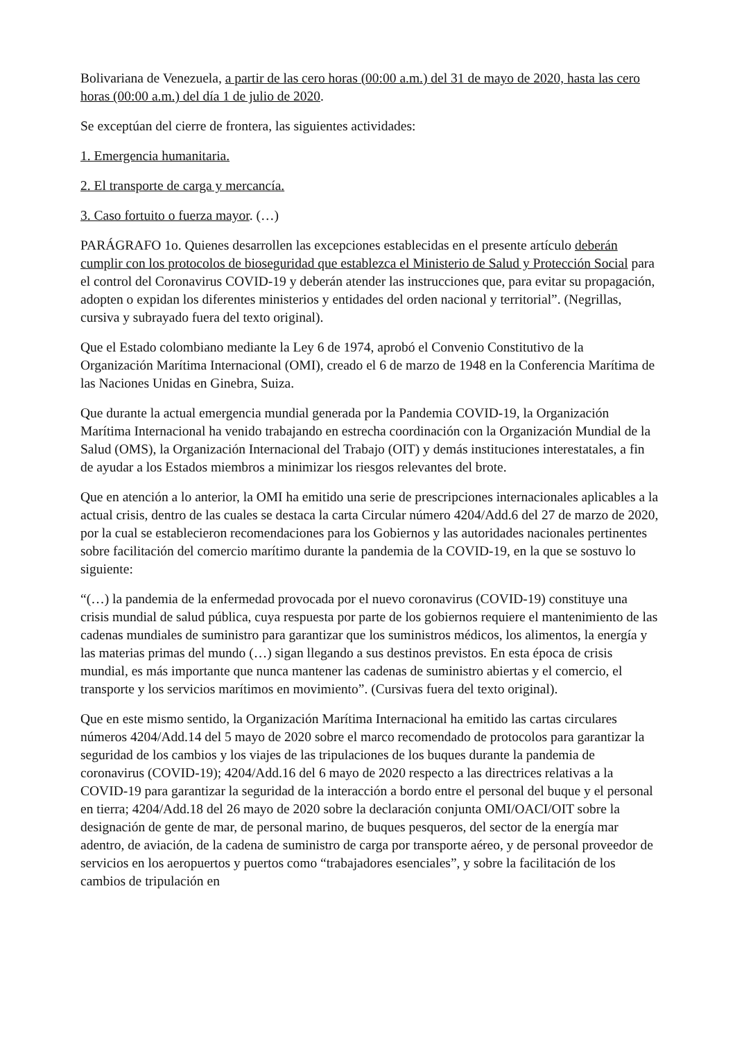Bolivariana de Venezuela, a partir de las cero horas (00:00 a.m.) del 31 de mayo de 2020, hasta las cero horas (00:00 a.m.) del día 1 de julio de 2020.
Se exceptúan del cierre de frontera, las siguientes actividades:
1. Emergencia humanitaria.
2. El transporte de carga y mercancía.
3. Caso fortuito o fuerza mayor. (…)
PARÁGRAFO 1o. Quienes desarrollen las excepciones establecidas en el presente artículo deberán cumplir con los protocolos de bioseguridad que establezca el Ministerio de Salud y Protección Social para el control del Coronavirus COVID-19 y deberán atender las instrucciones que, para evitar su propagación, adopten o expidan los diferentes ministerios y entidades del orden nacional y territorial”. (Negrillas, cursiva y subrayado fuera del texto original).
Que el Estado colombiano mediante la Ley 6 de 1974, aprobó el Convenio Constitutivo de la Organización Marítima Internacional (OMI), creado el 6 de marzo de 1948 en la Conferencia Marítima de las Naciones Unidas en Ginebra, Suiza.
Que durante la actual emergencia mundial generada por la Pandemia COVID-19, la Organización Marítima Internacional ha venido trabajando en estrecha coordinación con la Organización Mundial de la Salud (OMS), la Organización Internacional del Trabajo (OIT) y demás instituciones interestatales, a fin de ayudar a los Estados miembros a minimizar los riesgos relevantes del brote.
Que en atención a lo anterior, la OMI ha emitido una serie de prescripciones internacionales aplicables a la actual crisis, dentro de las cuales se destaca la carta Circular número 4204/Add.6 del 27 de marzo de 2020, por la cual se establecieron recomendaciones para los Gobiernos y las autoridades nacionales pertinentes sobre facilitación del comercio marítimo durante la pandemia de la COVID-19, en la que se sostuvo lo siguiente:
“(…) la pandemia de la enfermedad provocada por el nuevo coronavirus (COVID-19) constituye una crisis mundial de salud pública, cuya respuesta por parte de los gobiernos requiere el mantenimiento de las cadenas mundiales de suministro para garantizar que los suministros médicos, los alimentos, la energía y las materias primas del mundo (…) sigan llegando a sus destinos previstos. En esta época de crisis mundial, es más importante que nunca mantener las cadenas de suministro abiertas y el comercio, el transporte y los servicios marítimos en movimiento”. (Cursivas fuera del texto original).
Que en este mismo sentido, la Organización Marítima Internacional ha emitido las cartas circulares números 4204/Add.14 del 5 mayo de 2020 sobre el marco recomendado de protocolos para garantizar la seguridad de los cambios y los viajes de las tripulaciones de los buques durante la pandemia de coronavirus (COVID-19); 4204/Add.16 del 6 mayo de 2020 respecto a las directrices relativas a la COVID-19 para garantizar la seguridad de la interacción a bordo entre el personal del buque y el personal en tierra; 4204/Add.18 del 26 mayo de 2020 sobre la declaración conjunta OMI/OACI/OIT sobre la designación de gente de mar, de personal marino, de buques pesqueros, del sector de la energía mar adentro, de aviación, de la cadena de suministro de carga por transporte aéreo, y de personal proveedor de servicios en los aeropuertos y puertos como “trabajadores esenciales”, y sobre la facilitación de los cambios de tripulación en